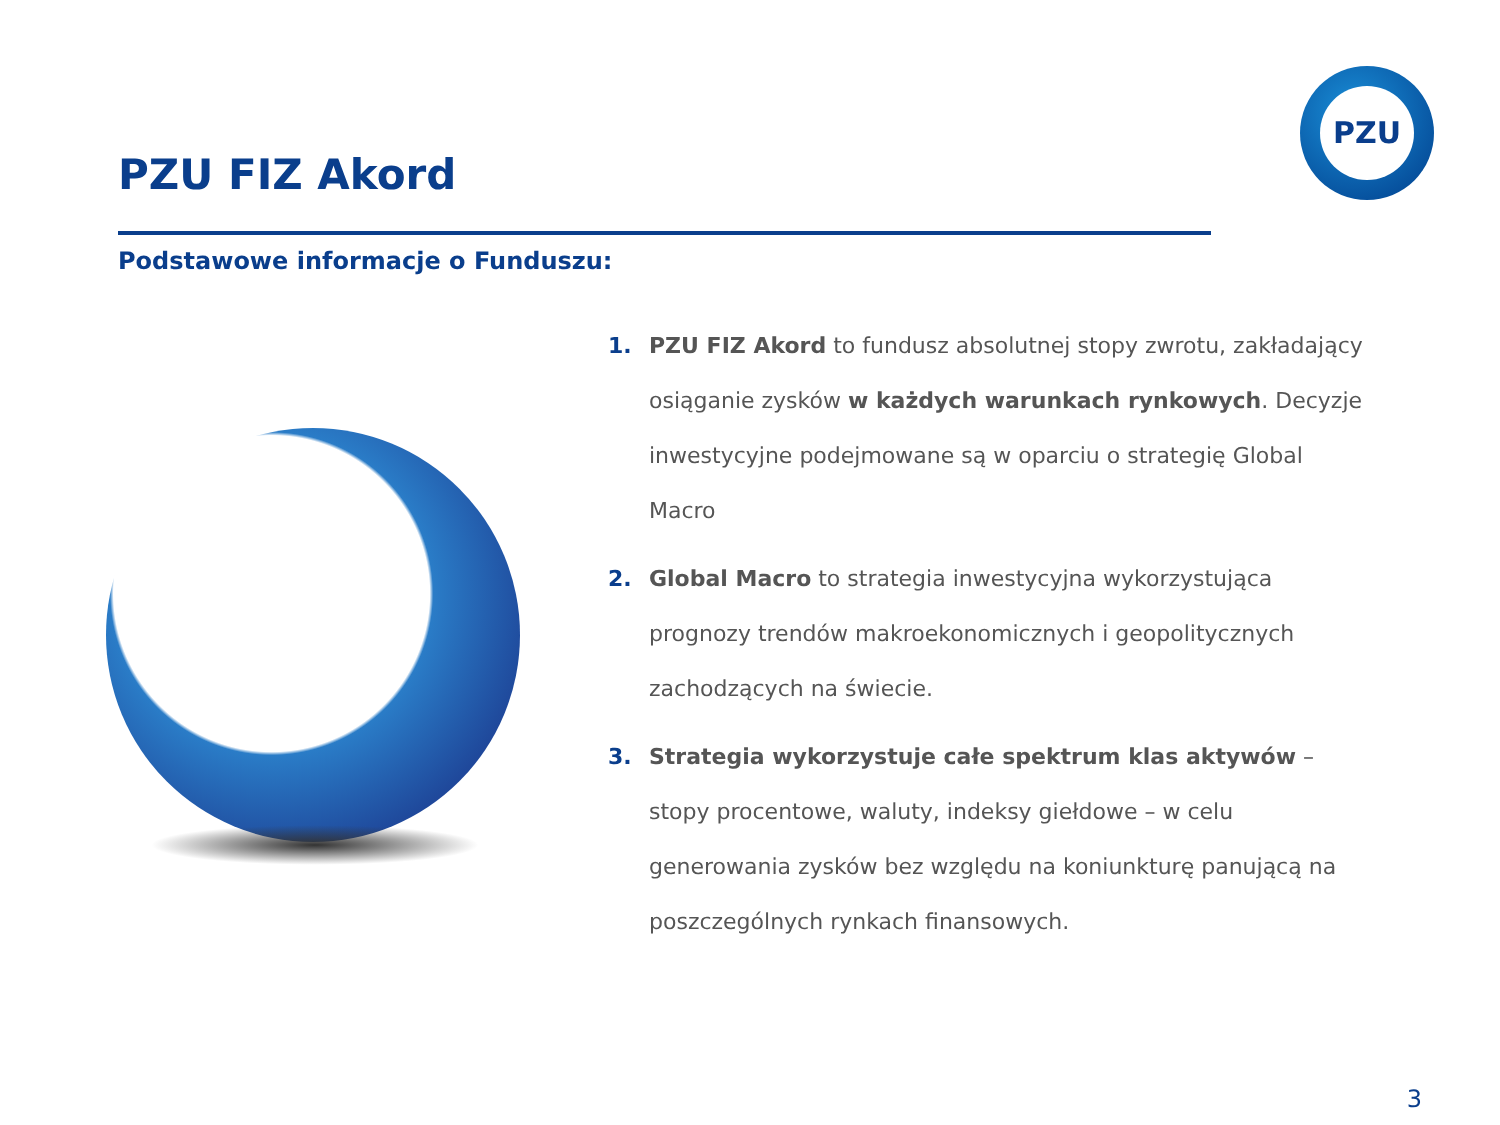PZU
PZU FIZ Akord
Podstawowe informacje o Funduszu:
1. PZU FIZ Akord to fundusz absolutnej stopy zwrotu, zakładający osiąganie zysków w każdych warunkach rynkowych. Decyzje inwestycyjne podejmowane są w oparciu o strategię Global Macro
2. Global Macro to strategia inwestycyjna wykorzystująca prognozy trendów makroekonomicznych i geopolitycznych zachodzących na świecie.
3. Strategia wykorzystuje całe spektrum klas aktywów – stopy procentowe, waluty, indeksy giełdowe – w celu generowania zysków bez względu na koniunkturę panującą na poszczególnych rynkach finansowych.
3